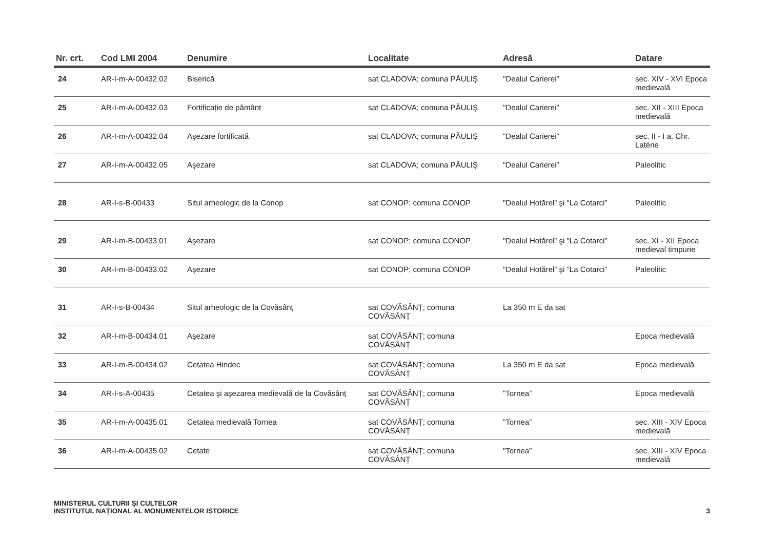| Nr. crt. | Cod LMI 2004 | Denumire | Localitate | Adresă | Datare |
| --- | --- | --- | --- | --- | --- |
| 24 | AR-I-m-A-00432.02 | Biserică | sat CLADOVA; comuna PĂULIŞ | "Dealul Carierei” | sec. XIV - XVI Epoca medievală |
| 25 | AR-I-m-A-00432.03 | Fortificație de pământ | sat CLADOVA; comuna PĂULIŞ | "Dealul Carierei” | sec. XII - XIII Epoca medievală |
| 26 | AR-I-m-A-00432.04 | Aşezare fortificată | sat CLADOVA; comuna PĂULIŞ | "Dealul Carierei” | sec. II - I a. Chr. Latène |
| 27 | AR-I-m-A-00432.05 | Aşezare | sat CLADOVA; comuna PĂULIŞ | "Dealul Carierei” | Paleolitic |
| 28 | AR-I-s-B-00433 | Situl arheologic de la Conop | sat CONOP; comuna CONOP | "Dealul Hotărel” şi "La Cotarci” | Paleolitic |
| 29 | AR-I-m-B-00433.01 | Aşezare | sat CONOP; comuna CONOP | "Dealul Hotărel” şi "La Cotarci” | sec. XI - XII Epoca medieval timpurie |
| 30 | AR-I-m-B-00433.02 | Aşezare | sat CONOP; comuna CONOP | "Dealul Hotărel” şi "La Cotarci” | Paleolitic |
| 31 | AR-I-s-B-00434 | Situl arheologic de la Covăsânț | sat COVĂSÂNȚ; comuna COVĂSÂNȚ | La 350 m E da sat | |
| 32 | AR-I-m-B-00434.01 | Aşezare | sat COVĂSÂNȚ; comuna COVĂSÂNȚ | | Epoca medievală |
| 33 | AR-I-m-B-00434.02 | Cetatea Hindec | sat COVĂSÂNȚ; comuna COVĂSÂNȚ | La 350 m E da sat | Epoca medievală |
| 34 | AR-I-s-A-00435 | Cetatea şi aşezarea medievală de la Covăsânț | sat COVĂSÂNȚ; comuna COVĂSÂNȚ | "Tornea” | Epoca medievală |
| 35 | AR-I-m-A-00435.01 | Cetatea medievală Tornea | sat COVĂSÂNȚ; comuna COVĂSÂNȚ | "Tornea” | sec. XIII - XIV Epoca medievală |
| 36 | AR-I-m-A-00435.02 | Cetate | sat COVĂSÂNȚ; comuna COVĂSÂNȚ | "Tornea” | sec. XIII - XIV Epoca medievală |
MINISTERUL CULTURII ŞI CULTELOR
INSTITUTUL NAȚIONAL AL MONUMENTELOR ISTORICE
3